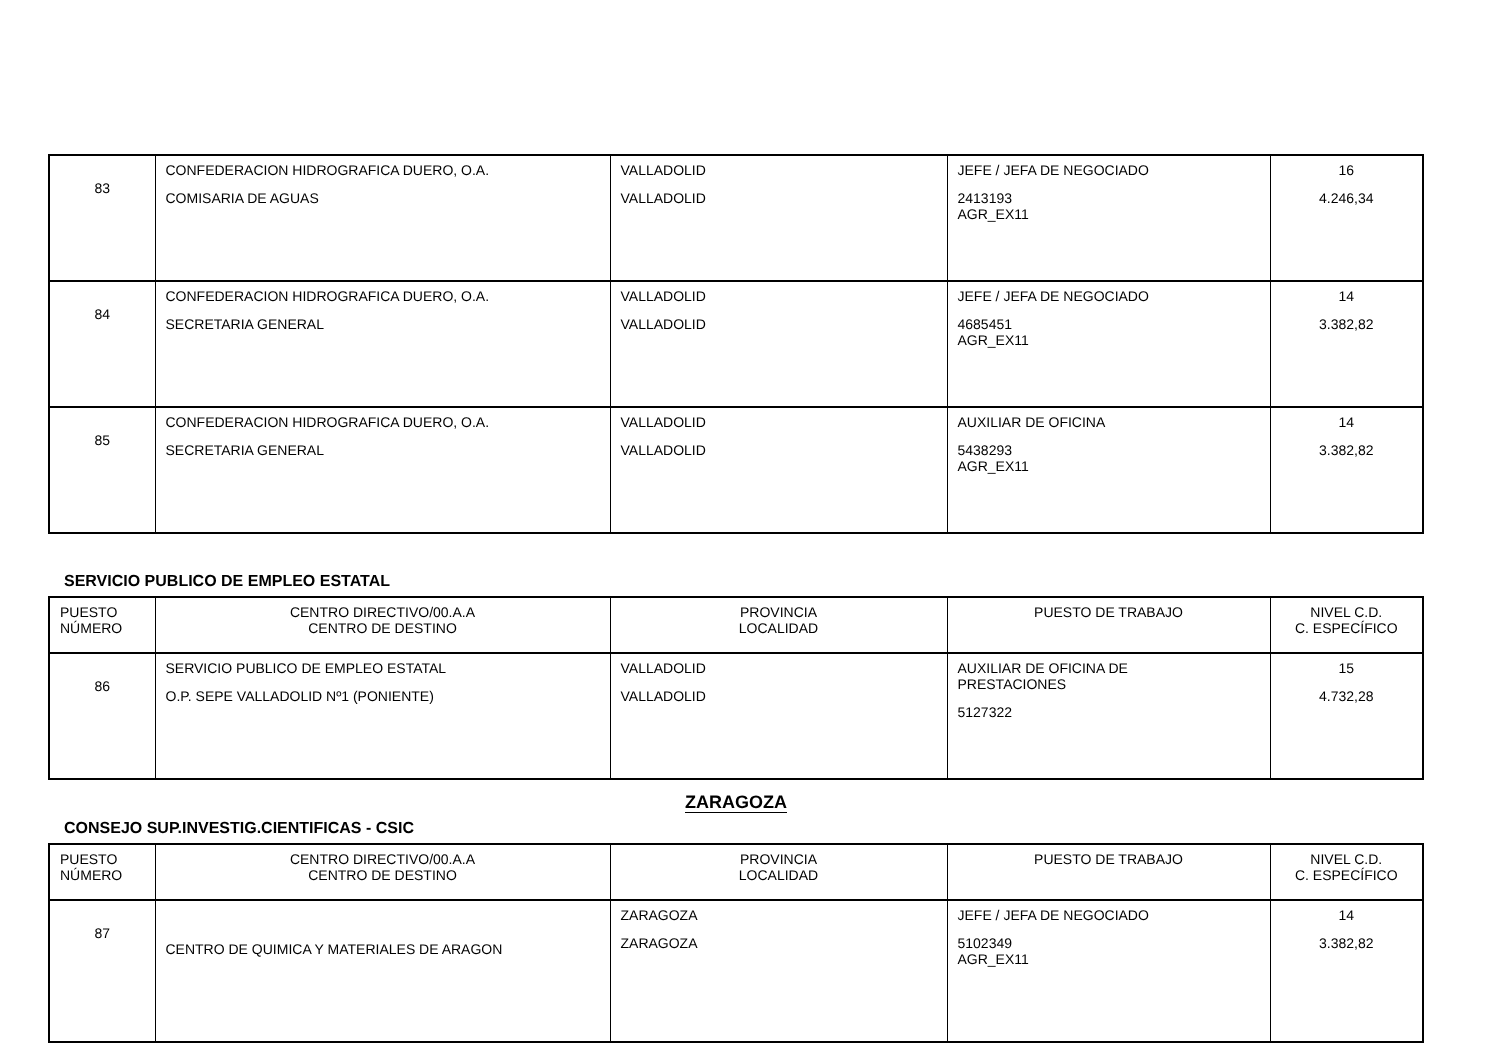| 83 | CONFEDERACION HIDROGRAFICA DUERO, O.A. COMISARIA DE AGUAS | VALLADOLID VALLADOLID | JEFE / JEFA DE NEGOCIADO 2413193 AGR_EX11 | 16 4.246,34 |
| 84 | CONFEDERACION HIDROGRAFICA DUERO, O.A. SECRETARIA GENERAL | VALLADOLID VALLADOLID | JEFE / JEFA DE NEGOCIADO 4685451 AGR_EX11 | 14 3.382,82 |
| 85 | CONFEDERACION HIDROGRAFICA DUERO, O.A. SECRETARIA GENERAL | VALLADOLID VALLADOLID | AUXILIAR DE OFICINA 5438293 AGR_EX11 | 14 3.382,82 |
SERVICIO PUBLICO DE EMPLEO ESTATAL
| PUESTO NÚMERO | CENTRO DIRECTIVO/00.A.A CENTRO DE DESTINO | PROVINCIA LOCALIDAD | PUESTO DE TRABAJO | NIVEL C.D. C. ESPECÍFICO |
| --- | --- | --- | --- | --- |
| 86 | SERVICIO PUBLICO DE EMPLEO ESTATAL O.P. SEPE VALLADOLID Nº1 (PONIENTE) | VALLADOLID VALLADOLID | AUXILIAR DE OFICINA DE PRESTACIONES 5127322 | 15 4.732,28 |
ZARAGOZA
CONSEJO SUP.INVESTIG.CIENTIFICAS - CSIC
| PUESTO NÚMERO | CENTRO DIRECTIVO/00.A.A CENTRO DE DESTINO | PROVINCIA LOCALIDAD | PUESTO DE TRABAJO | NIVEL C.D. C. ESPECÍFICO |
| --- | --- | --- | --- | --- |
| 87 | CENTRO DE QUIMICA Y MATERIALES DE ARAGON | ZARAGOZA ZARAGOZA | JEFE / JEFA DE NEGOCIADO 5102349 AGR_EX11 | 14 3.382,82 |